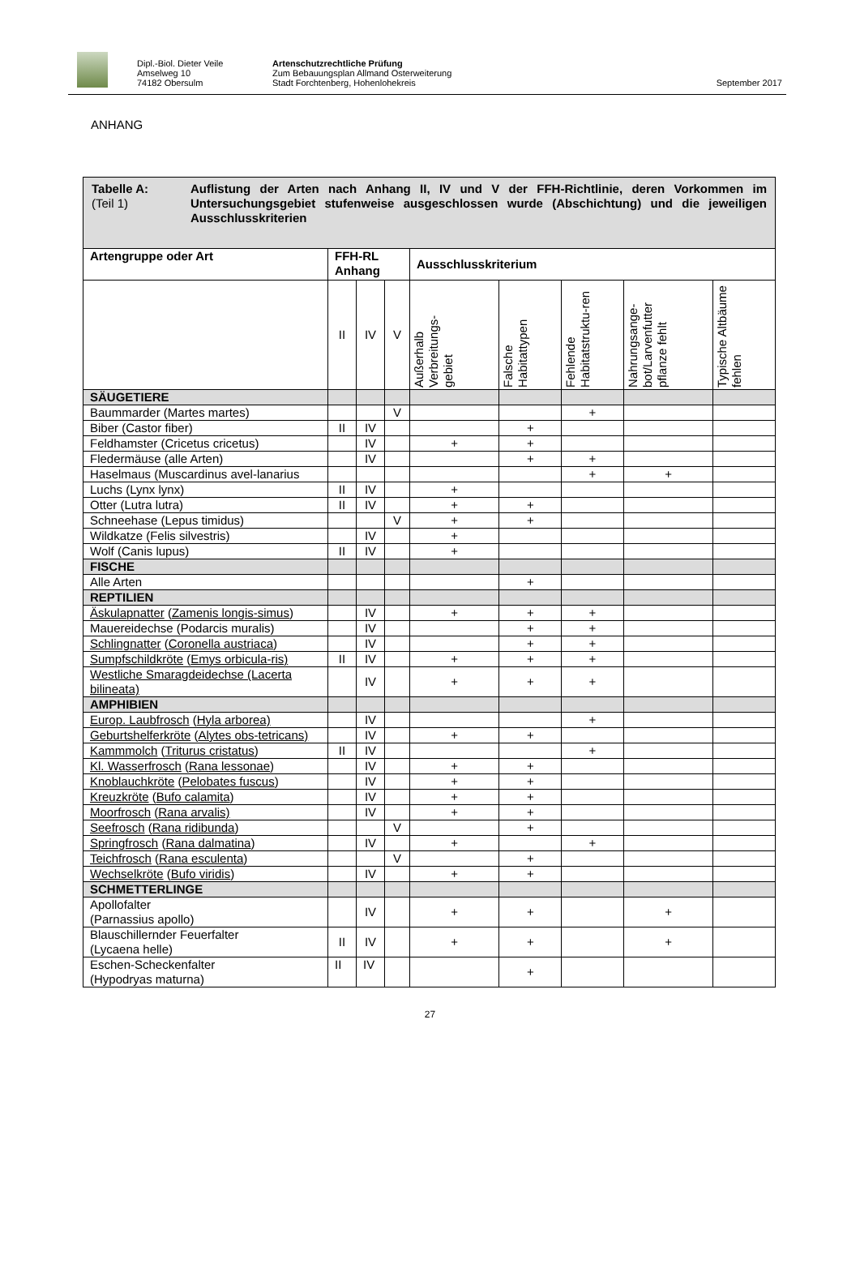Dipl.-Biol. Dieter Veile
Amselweg 10
74182 Obersulm
Artenschutzrechtliche Prüfung
Zum Bebauungsplan Allmand Osterweiterung
Stadt Forchtenberg, Hohenlohekreis
September 2017
ANHANG
| Tabelle A: (Teil 1) Auflistung der Arten nach Anhang II, IV und V der FFH-Richtlinie, deren Vorkommen im Untersuchungsgebiet stufenweise ausgeschlossen wurde (Abschichtung) und die jeweiligen Ausschlusskriterien | | | | | | | | |
| Artengruppe oder Art | FFH-RL Anhang | | | Ausschlusskriterium | | | | |
| | II | IV | V | Außerhalb Verbreitungs-gebiet | Falsche Habitattypen | Fehlende Habitatstruktu-ren | Nahrungsange-bot/Larvenfutter pflanze fehlt | Typische Altbäume fehlen |
| SÄUGETIERE | | | | | | | | |
| Baummarder (Martes martes) | | | V | | | + | | |
| Biber (Castor fiber) | II | IV | | | + | | | |
| Feldhamster (Cricetus cricetus) | | IV | | + | + | | | |
| Fledermäuse (alle Arten) | | IV | | | + | + | | |
| Haselmaus (Muscardinus avel-lanarius | | | | | | + | + | |
| Luchs (Lynx lynx) | II | IV | | + | | | | |
| Otter (Lutra lutra) | II | IV | | + | + | | | |
| Schneehase (Lepus timidus) | | | V | + | + | | | |
| Wildkatze (Felis silvestris) | | IV | | + | | | | |
| Wolf (Canis lupus) | II | IV | | + | | | | |
| FISCHE | | | | | | | | |
| Alle Arten | | | | | + | | | |
| REPTILIEN | | | | | | | | |
| Äskulapnatter ( Zamenis longis-simus ) | | IV | | + | + | + | | |
| Mauereidechse (Podarcis muralis) | | IV | | | + | + | | |
| Schlingnatter ( Coronella austriaca ) | | IV | | | + | + | | |
| Sumpfschildkröte ( Emys orbicula-ris) | II | IV | | + | + | + | | |
| Westliche Smaragdeidechse (Lacerta bilineata) | | IV | | + | + | + | | |
| AMPHIBIEN | | | | | | | | |
| Europ. Laubfrosch ( Hyla arborea) | | IV | | | | + | | |
| Geburtshelferkröte ( Alytes obs-tetricans) | | IV | | + | + | | | |
| Kammmolch ( Triturus cristatus ) | II | IV | | | | + | | |
| Kl. Wasserfrosch ( Rana lessonae ) | | IV | | + | + | | | |
| Knoblauchkröte ( Pelobates fuscus ) | | IV | | + | + | | | |
| Kreuzkröte ( Bufo calamita ) | | IV | | + | + | | | |
| Moorfrosch ( Rana arvalis) | | IV | | + | + | | | |
| Seefrosch ( Rana ridibunda ) | | | V | | + | | | |
| Springfrosch ( Rana dalmatina ) | | IV | | + | | + | | |
| Teichfrosch ( Rana esculenta ) | | | V | | + | | | |
| Wechselkröte ( Bufo viridis ) | | IV | | + | + | | | |
| SCHMETTERLINGE | | | | | | | | |
| Apollofalter (Parnassius apollo) | | IV | | + | + | | + | |
| Blauschillernder Feuerfalter (Lycaena helle) | II | IV | | + | + | | + | |
| Eschen-Scheckenfalter (Hypodryas maturna) | II | IV | | | + | | | |
27